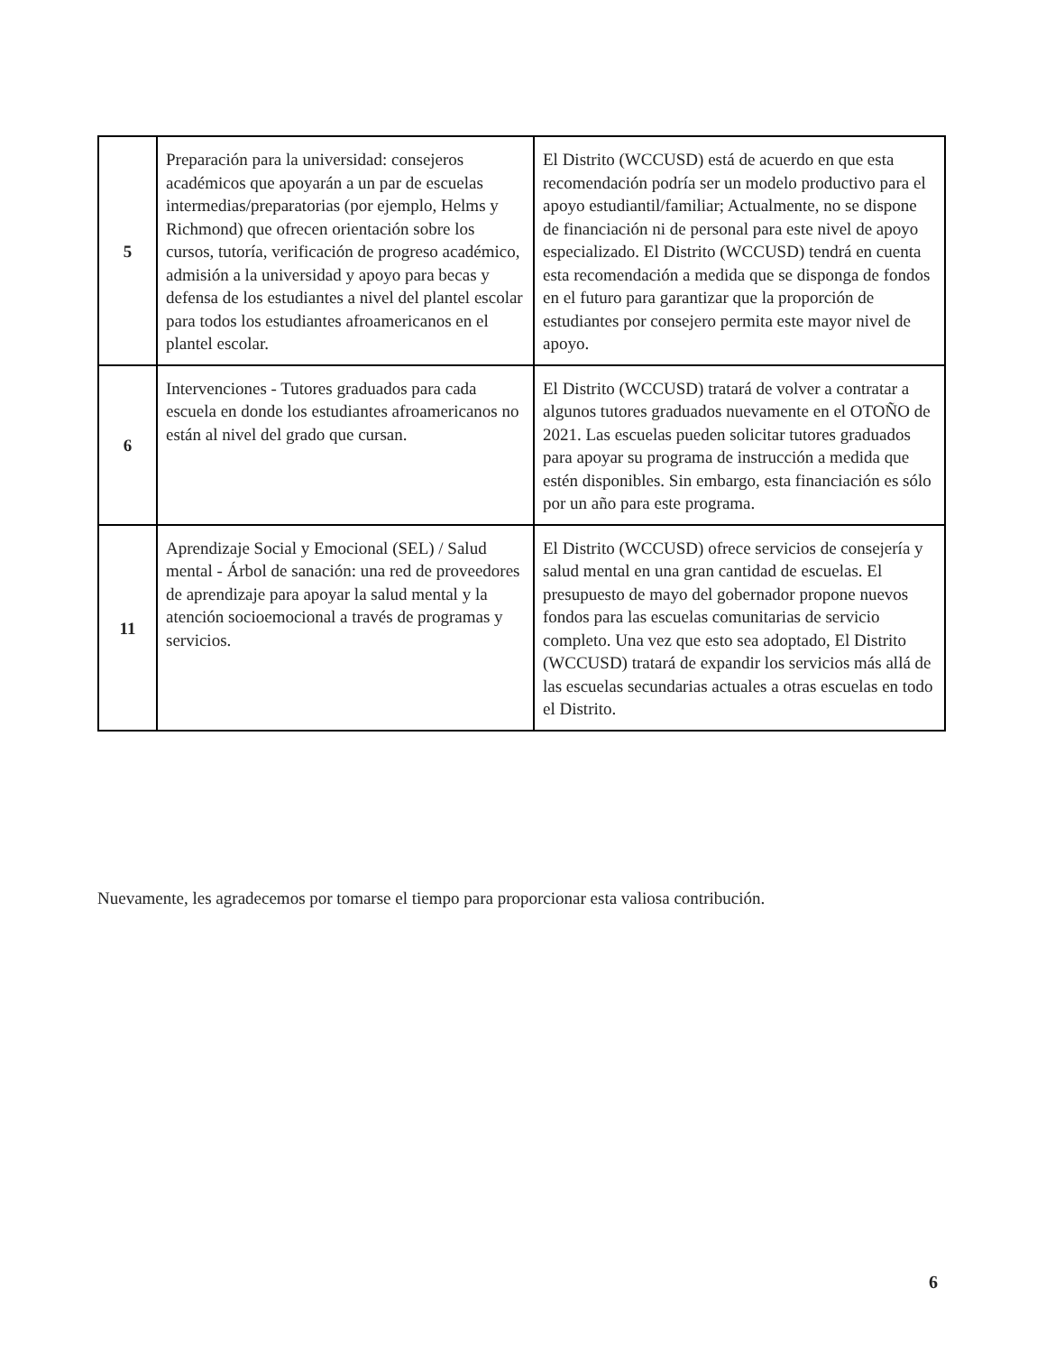| 5 | Preparación para la universidad: consejeros académicos que apoyarán a un par de escuelas intermedias/preparatorias (por ejemplo, Helms y Richmond) que ofrecen orientación sobre los cursos, tutoría, verificación de progreso académico, admisión a la universidad y apoyo para becas y defensa de los estudiantes a nivel del plantel escolar para todos los estudiantes afroamericanos en el plantel escolar. | El Distrito (WCCUSD) está de acuerdo en que esta recomendación podría ser un modelo productivo para el apoyo estudiantil/familiar; Actualmente, no se dispone de financiación ni de personal para este nivel de apoyo especializado. El Distrito (WCCUSD) tendrá en cuenta esta recomendación a medida que se disponga de fondos en el futuro para garantizar que la proporción de estudiantes por consejero permita este mayor nivel de apoyo. |
| 6 | Intervenciones - Tutores graduados para cada escuela en donde los estudiantes afroamericanos no están al nivel del grado que cursan. | El Distrito (WCCUSD) tratará de volver a contratar a algunos tutores graduados nuevamente en el OTOÑO de 2021. Las escuelas pueden solicitar tutores graduados para apoyar su programa de instrucción a medida que estén disponibles. Sin embargo, esta financiación es sólo por un año para este programa. |
| 11 | Aprendizaje Social y Emocional (SEL) / Salud mental - Árbol de sanación: una red de proveedores de aprendizaje para apoyar la salud mental y la atención socioemocional a través de programas y servicios. | El Distrito (WCCUSD) ofrece servicios de consejería y salud mental en una gran cantidad de escuelas. El presupuesto de mayo del gobernador propone nuevos fondos para las escuelas comunitarias de servicio completo. Una vez que esto sea adoptado, El Distrito (WCCUSD) tratará de expandir los servicios más allá de las escuelas secundarias actuales a otras escuelas en todo el Distrito. |
Nuevamente, les agradecemos por tomarse el tiempo para proporcionar esta valiosa contribución.
6